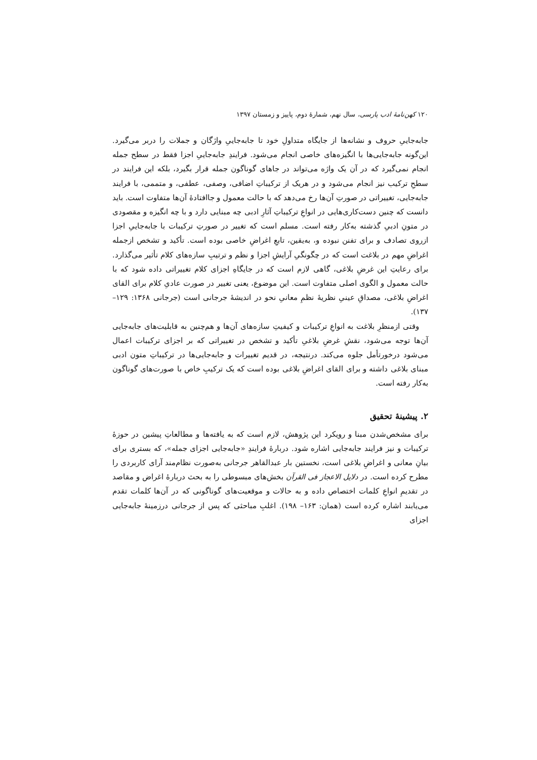۱۲۰ کهن‌نامهٔ ادب پارسی، سال نهم، شمارهٔ دوم، پاییز و زمستان ۱۳۹۷
جابه‌جاییِ حروف و نشانه‌ها از جایگاه متداولِ خود تا جابه‌جاییِ واژگان و جملات را دربر می‌گیرد. این‌گونه جابه‌جایی‌ها با انگیزه‌های خاصی انجام می‌شود. فرایندِ جابه‌جاییِ اجزا فقط در سطح جمله انجام نمی‌گیرد که در آن یک واژه می‌تواند در جاهای گوناگون جمله قرار بگیرد، بلکه این فرایند در سطحِ ترکیب نیز انجام می‌شود و در هریک از ترکیباتِ اضافی، وصفی، عطفی، و متممی، با فرایند جابه‌جایی، تغییراتی در صورتِ آن‌ها رخ می‌دهد که با حالت معمول و جاافتادهٔ آن‌ها متفاوت است. باید دانست که چنین دست‌کاری‌هایی در انواعِ ترکیباتِ آثارِ ادبی چه مبنایی دارد و با چه انگیزه و مقصودی در متونِ ادبیِ گذشته به‌کار رفته است. مسلم است که تغییر در صورتِ ترکیبات با جابه‌جاییِ اجزا ازروی تصادف و برای تفنن نبوده و، به‌یقین، تابعِ اغراضِ خاصی بوده است. تأکید و تشخص ازجمله اغراضِ مهم در بلاغت است که در چگونگیِ آرایشِ اجزا و نظم و ترتیبِ سازه‌های کلام تأثیر می‌گذارد. برای رعایتِ این غرضِ بلاغی، گاهی لازم است که در جایگاهِ اجزای کلام تغییراتی داده شود که با حالت معمول و الگوی اصلی متفاوت است. این موضوع، یعنی تغییر در صورت عادیِ کلام برای القای اغراضِ بلاغی، مصداقِ عینیِ نظریهٔ نظمِ معانیِ نحو در اندیشهٔ جرجانی است (جرجانی ۱۳۶۸: ۱۲۹– ۱۳۷).
وقتی ازمنظرِ بلاغت به انواعِ ترکیبات و کیفیتِ سازه‌های آن‌ها و هم‌چنین به قابلیت‌های جابه‌جایی آن‌ها توجه می‌شود، نقشِ غرضِ بلاغیِ تأکید و تشخص در تغییراتی که بر اجزای ترکیبات اعمال می‌شود درخورتأمل جلوه می‌کند. درنتیجه، در قدیم تغییرات و جابه‌جایی‌ها در ترکیباتِ متون ادبی مبنای بلاغی داشته و برای القای اغراضِ بلاغی بوده است که یک ترکیبِ خاص با صورت‌های گوناگون به‌کار رفته است.
۲. پیشینهٔ تحقیق
برای مشخص‌شدن مبنا و رویکرد این پژوهش، لازم است که به یافته‌ها و مطالعاتِ پیشین در حوزهٔ ترکیبات و نیز فرایند جابه‌جایی اشاره شود. دربارهٔ فرایندِ «جابه‌جایی اجزای جمله»، که بستری برای بیانِ معانی و اغراضِ بلاغی است، نخستین بار عبدالقاهر جرجانی به‌صورت نظام‌مند آرای کاربردی را مطرح کرده است. در دلایل الاعجاز فی القرآن بخش‌های مبسوطی را به بحث دربارهٔ اغراض و مقاصد در تقدیمِ انواعِ کلمات اختصاص داده و به حالات و موقعیت‌های گوناگونی که در آن‌ها کلمات تقدم می‌یابند اشاره کرده است (همان: ۱۶۳– ۱۹۸). اغلبِ مباحثی که پس از جرجانی درزمینهٔ جابه‌جایی اجزای